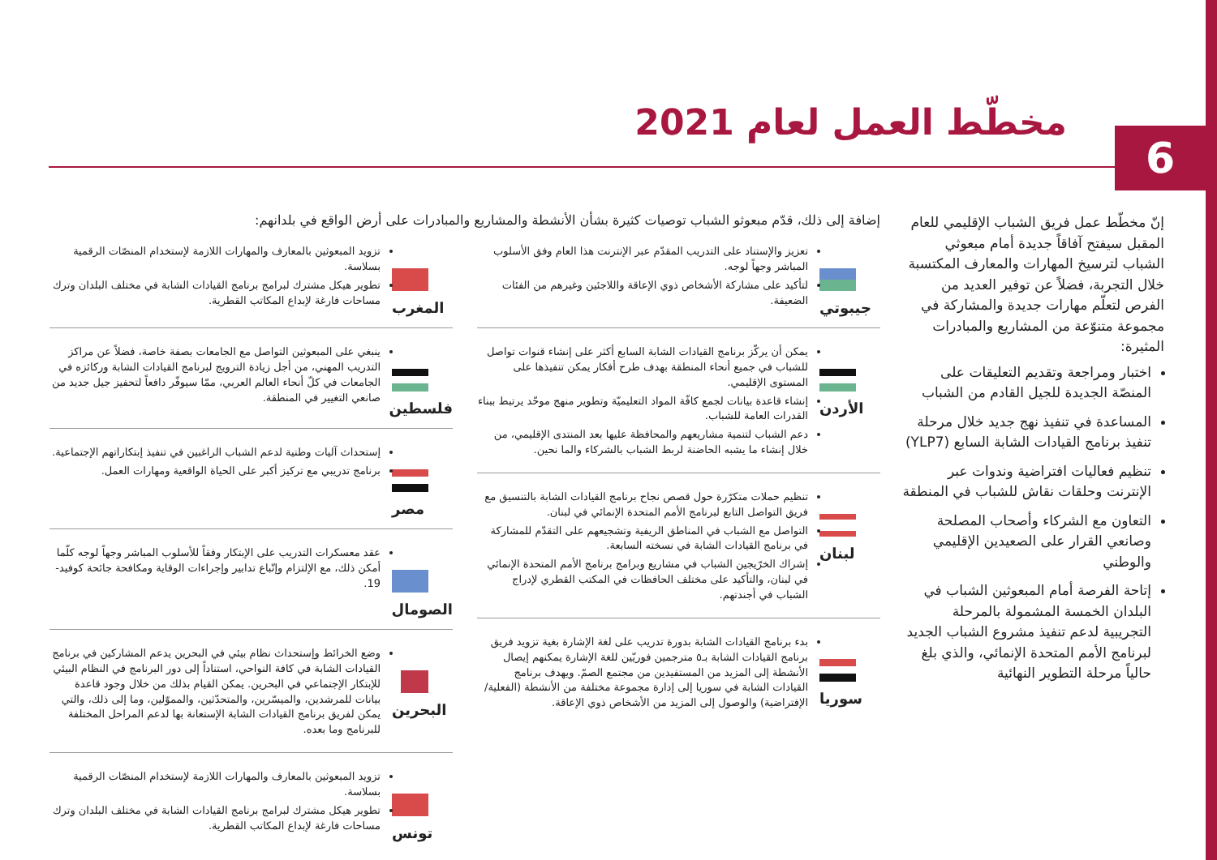مخطّط العمل لعام 2021
6
إنّ مخطّط عمل فريق الشباب الإقليمي للعام المقبل سيفتح آفاقاً جديدة أمام مبعوثي الشباب لترسيخ المهارات والمعارف المكتسبة خلال التجربة، فضلاً عن توفير العديد من الفرص لتعلّم مهارات جديدة والمشاركة في مجموعة متنوّعة من المشاريع والمبادرات المثيرة:
اختبار ومراجعة وتقديم التعليقات على المنصّة الجديدة للجيل القادم من الشباب
المساعدة في تنفيذ نهج جديد خلال مرحلة تنفيذ برنامج القيادات الشابة السابع (YLP7)
تنظيم فعاليات افتراضية وندوات عبر الإنترنت وحلقات نقاش للشباب في المنطقة
التعاون مع الشركاء وأصحاب المصلحة وصانعي القرار على الصعيدين الإقليمي والوطني
إتاحة الفرصة أمام المبعوثين الشباب في البلدان الخمسة المشمولة بالمرحلة التجريبية لدعم تنفيذ مشروع الشباب الجديد لبرنامج الأمم المتحدة الإنمائي، والذي بلغ حالياً مرحلة التطوير النهائية
إضافة إلى ذلك، قدّم مبعوثو الشباب توصيات كثيرة بشأن الأنشطة والمشاريع والمبادرات على أرض الواقع في بلدانهم:
جيبوتي
تعزيز والإستناد على التدريب المقدّم عبر الإنترنت هذا العام وفق الأسلوب المباشر وجهاً لوجه.
لتأكيد على مشاركة الأشخاص ذوي الإعاقة واللاجئين وغيرهم من الفئات الضعيفة.
الأردن
يمكن أن يركّز برنامج القيادات الشابة السابع أكثر على إنشاء قنوات تواصل للشباب في جميع أنحاء المنطقة بهدف طرح أفكار يمكن تنفيذها على المستوى الإقليمي.
إنشاء قاعدة بيانات لجمع كافّة المواد التعليميّة وتطوير منهج موحّد يرتبط ببناء القدرات العامة للشباب.
دعم الشباب لتنمية مشاريعهم والمحافظة عليها بعد المنتدى الإقليمي، من خلال إنشاء ما يشبه الحاضنة لربط الشباب بالشركاء والما نحين.
لبنان
تنظيم حملات متكرّرة حول قصص نجاح برنامج القيادات الشابة بالتنسيق مع فريق التواصل التابع لبرنامج الأمم المتحدة الإنمائي في لبنان.
التواصل مع الشباب في المناطق الريفية وتشجيعهم على التقدّم للمشاركة في برنامج القيادات الشابة في نسخته السابعة.
إشراك الخرّيجين الشباب في مشاريع وبرامج برنامج الأمم المتحدة الإنمائي في لبنان، والتأكيد على مختلف الحافظات في المكتب القطري لإدراج الشباب في أجندتهم.
سوريا
بدء برنامج القيادات الشابة بدورة تدريب على لغة الإشارة بغية تزويد فريق برنامج القيادات الشابة بـ٥ مترجمين فوريّين للغة الإشارة يمكنهم إيصال الأنشطة إلى المزيد من المستفيدين من مجتمع الصمّ. ويهدف برنامج القيادات الشابة في سوريا إلى إدارة مجموعة مختلفة من الأنشطة (الفعلية/الإفتراضية) والوصول إلى المزيد من الأشخاص ذوي الإعاقة.
المغرب
تزويد المبعوثين بالمعارف والمهارات اللازمة لإستخدام المنصّات الرقمية بسلاسة.
تطوير هيكل مشترك لبرامج برنامج القيادات الشابة في مختلف البلدان وترك مساحات فارغة لإبداع المكاتب القطرية.
فلسطين
ينبغي على المبعوثين التواصل مع الجامعات بصفة خاصة، فضلاً عن مراكز التدريب المهني، من أجل زيادة الترويج لبرنامج القيادات الشابة وركائزه في الجامعات في كلّ أنحاء العالم العربي، ممّا سيوفّر دافعاً لتحفيز جيل جديد من صانعي التغيير في المنطقة.
مصر
إستحداث آليات وطنية لدعم الشباب الراغبين في تنفيذ إبتكاراتهم الإجتماعية.
برنامج تدريبي مع تركيز أكبر على الحياة الواقعية ومهارات العمل.
الصومال
عقد معسكرات التدريب على الإبتكار وفقاً للأسلوب المباشر وجهاً لوجه كلّما أمكن ذلك، مع الإلتزام وإتّباع تدابير وإجراءات الوقاية ومكافحة جائحة كوفيد- 19.
البحرين
وضع الخرائط وإستحداث نظام بيئي في البحرين يدعم المشاركين في برنامج القيادات الشابة في كافة النواحي، استناداً إلى دور البرنامج في النظام البيئي للإبتكار الإجتماعي في البحرين. يمكن القيام بذلك من خلال وجود قاعدة بيانات للمرشدين، والميسّرين، والمتحدّثين، والمموّلين، وما إلى ذلك، والتي يمكن لفريق برنامج القيادات الشابة الإستعانة بها لدعم المراحل المختلفة للبرنامج وما بعده.
تونس
تزويد المبعوثين بالمعارف والمهارات اللازمة لإستخدام المنصّات الرقمية بسلاسة.
تطوير هيكل مشترك لبرامج برنامج القيادات الشابة في مختلف البلدان وترك مساحات فارغة لإبداع المكاتب القطرية.